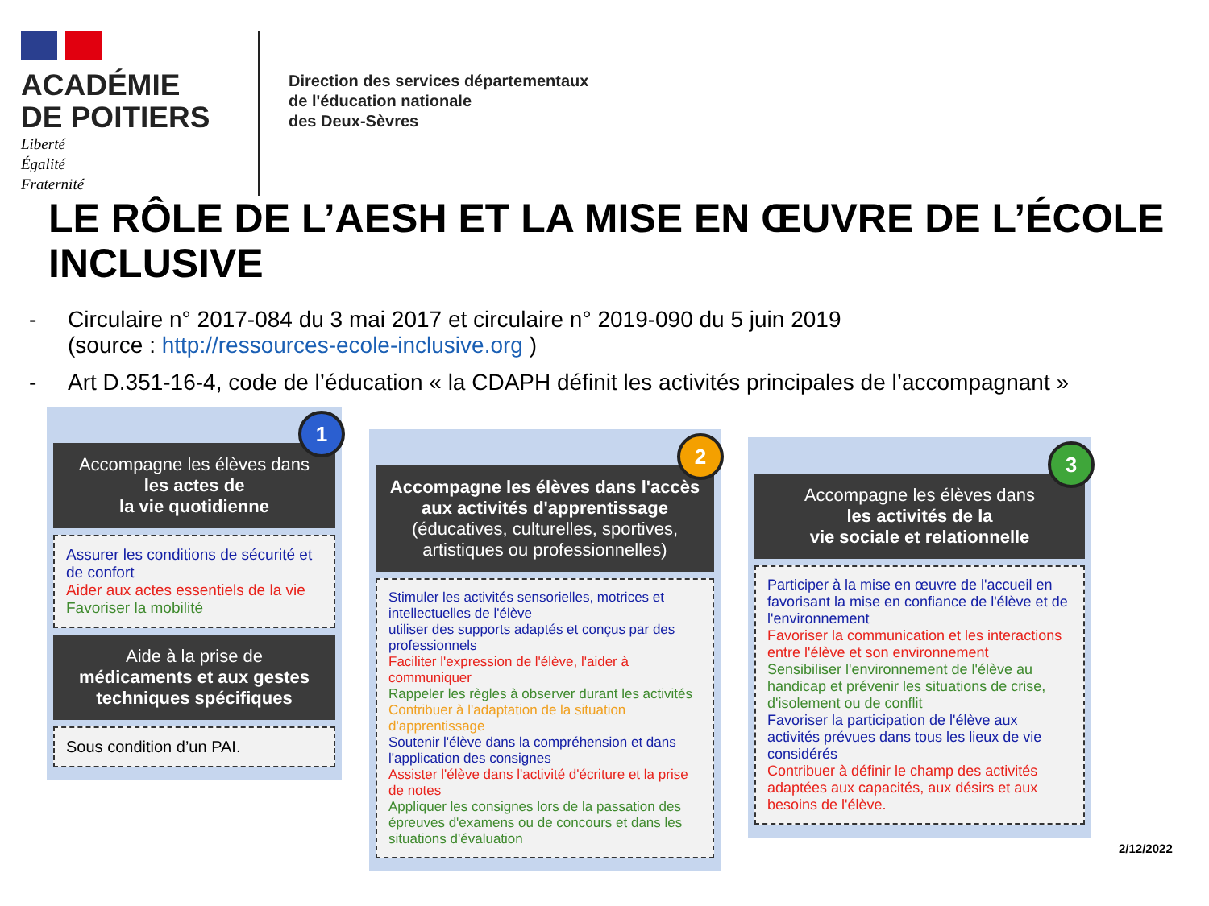ACADÉMIE
DE POITIERS
Liberté
Égalité
Fraternité
Direction des services départementaux
de l'éducation nationale
des Deux-Sèvres
LE RÔLE DE L’AESH ET LA MISE EN ŒUVRE DE L’ÉCOLE INCLUSIVE
- Circulaire n° 2017-084 du 3 mai 2017 et circulaire n° 2019-090 du 5 juin 2019
(source : http://ressources-ecole-inclusive.org )
- Art D.351-16-4, code de l’éducation « la CDAPH définit les activités principales de l’accompagnant »
1
Accompagne les élèves dans
les actes de
la vie quotidienne
Assurer les conditions de sécurité et de confort
Aider aux actes essentiels de la vie
Favoriser la mobilité
Aide à la prise de
médicaments et aux gestes techniques spécifiques
Sous condition d’un PAI.
2
Accompagne les élèves dans l'accès aux activités d'apprentissage (éducatives, culturelles, sportives, artistiques ou professionnelles)
Stimuler les activités sensorielles, motrices et intellectuelles de l'élève
utiliser des supports adaptés et conçus par des professionnels
Faciliter l'expression de l'élève, l'aider à communiquer
Rappeler les règles à observer durant les activités
Contribuer à l'adaptation de la situation d'apprentissage
Soutenir l'élève dans la compréhension et dans l'application des consignes
Assister l'élève dans l'activité d'écriture et la prise de notes
Appliquer les consignes lors de la passation des épreuves d'examens ou de concours et dans les situations d'évaluation
3
Accompagne les élèves dans
les activités de la
vie sociale et relationnelle
Participer à la mise en œuvre de l'accueil en favorisant la mise en confiance de l'élève et de l'environnement
Favoriser la communication et les interactions entre l'élève et son environnement
Sensibiliser l'environnement de l'élève au handicap et prévenir les situations de crise, d'isolement ou de conflit
Favoriser la participation de l'élève aux activités prévues dans tous les lieux de vie considérés
Contribuer à définir le champ des activités adaptées aux capacités, aux désirs et aux besoins de l'élève.
2/12/2022